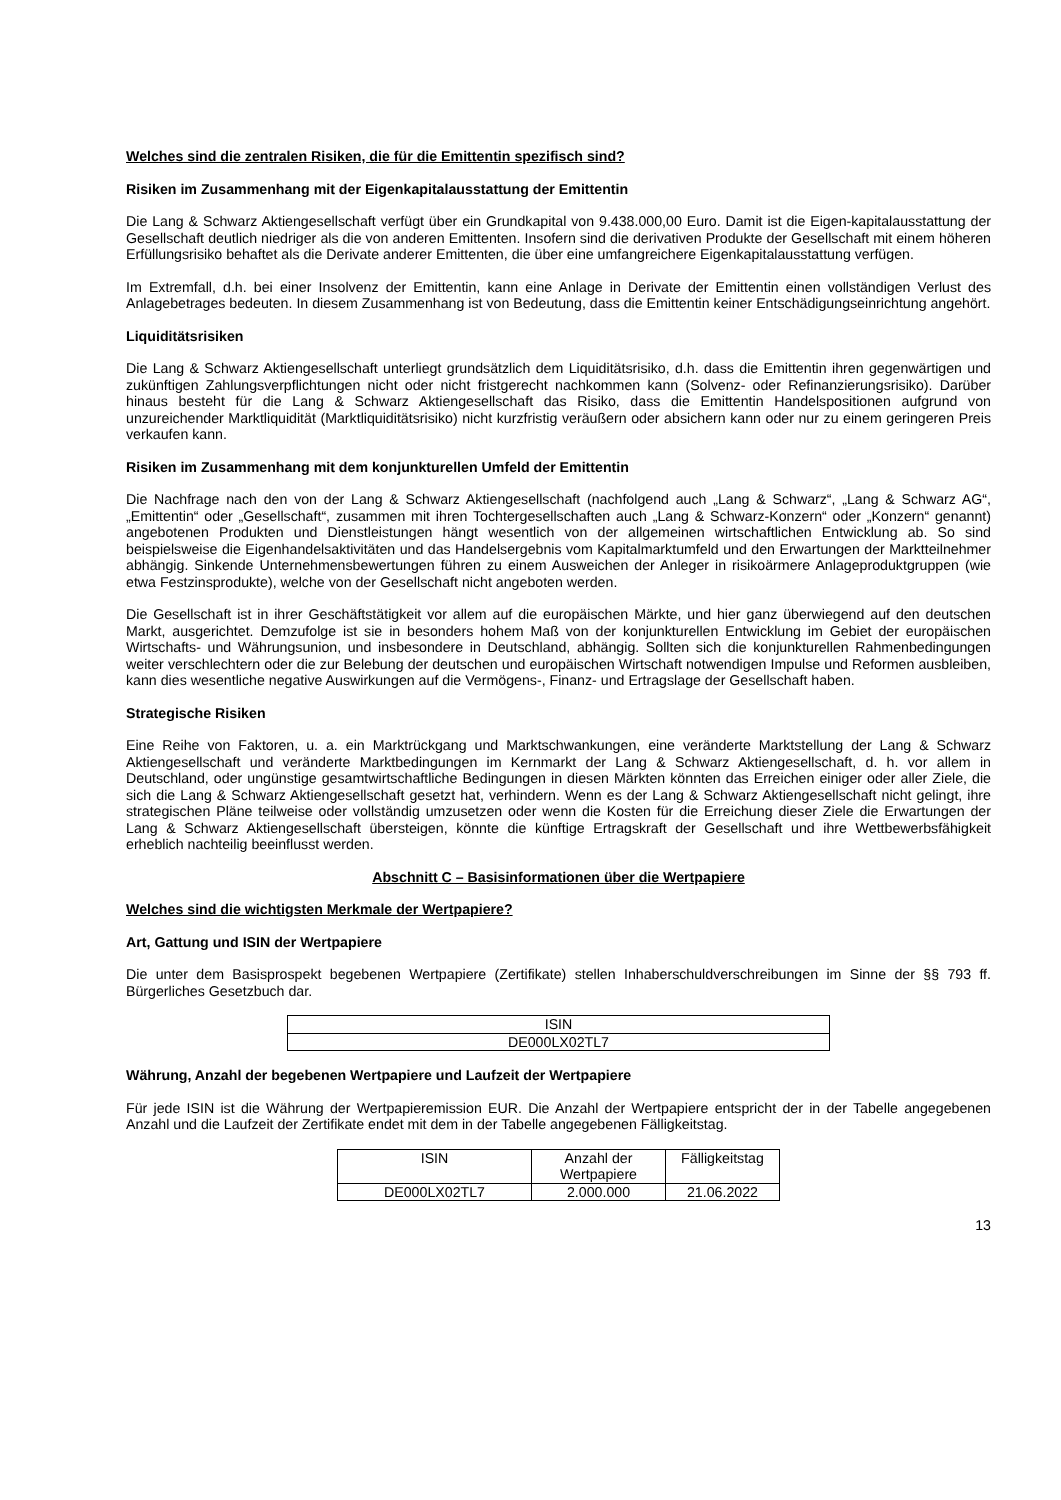Welches sind die zentralen Risiken, die für die Emittentin spezifisch sind?
Risiken im Zusammenhang mit der Eigenkapitalausstattung der Emittentin
Die Lang & Schwarz Aktiengesellschaft verfügt über ein Grundkapital von 9.438.000,00 Euro. Damit ist die Eigen-kapitalausstattung der Gesellschaft deutlich niedriger als die von anderen Emittenten. Insofern sind die derivativen Produkte der Gesellschaft mit einem höheren Erfüllungsrisiko behaftet als die Derivate anderer Emittenten, die über eine umfangreichere Eigenkapitalausstattung verfügen.
Im Extremfall, d.h. bei einer Insolvenz der Emittentin, kann eine Anlage in Derivate der Emittentin einen vollständigen Verlust des Anlagebetrages bedeuten. In diesem Zusammenhang ist von Bedeutung, dass die Emittentin keiner Entschädigungseinrichtung angehört.
Liquiditätsrisiken
Die Lang & Schwarz Aktiengesellschaft unterliegt grundsätzlich dem Liquiditätsrisiko, d.h. dass die Emittentin ihren gegenwärtigen und zukünftigen Zahlungsverpflichtungen nicht oder nicht fristgerecht nachkommen kann (Solvenz- oder Refinanzierungsrisiko). Darüber hinaus besteht für die Lang & Schwarz Aktiengesellschaft das Risiko, dass die Emittentin Handelspositionen aufgrund von unzureichender Marktliquidität (Marktliquiditätsrisiko) nicht kurzfristig veräußern oder absichern kann oder nur zu einem geringeren Preis verkaufen kann.
Risiken im Zusammenhang mit dem konjunkturellen Umfeld der Emittentin
Die Nachfrage nach den von der Lang & Schwarz Aktiengesellschaft (nachfolgend auch „Lang & Schwarz“, „Lang & Schwarz AG“, „Emittentin“ oder „Gesellschaft“, zusammen mit ihren Tochtergesellschaften auch „Lang & Schwarz-Konzern“ oder „Konzern“ genannt) angebotenen Produkten und Dienstleistungen hängt wesentlich von der allgemeinen wirtschaftlichen Entwicklung ab. So sind beispielsweise die Eigenhandelsaktivitäten und das Handelsergebnis vom Kapitalmarktumfeld und den Erwartungen der Marktteilnehmer abhängig. Sinkende Unternehmensbewertungen führen zu einem Ausweichen der Anleger in risikoärmere Anlageproduktgruppen (wie etwa Festzinsprodukte), welche von der Gesellschaft nicht angeboten werden.
Die Gesellschaft ist in ihrer Geschäftstätigkeit vor allem auf die europäischen Märkte, und hier ganz überwiegend auf den deutschen Markt, ausgerichtet. Demzufolge ist sie in besonders hohem Maß von der konjunkturellen Entwicklung im Gebiet der europäischen Wirtschafts- und Währungsunion, und insbesondere in Deutschland, abhängig. Sollten sich die konjunkturellen Rahmenbedingungen weiter verschlechtern oder die zur Belebung der deutschen und europäischen Wirtschaft notwendigen Impulse und Reformen ausbleiben, kann dies wesentliche negative Auswirkungen auf die Vermögens-, Finanz- und Ertragslage der Gesellschaft haben.
Strategische Risiken
Eine Reihe von Faktoren, u. a. ein Marktrückgang und Marktschwankungen, eine veränderte Marktstellung der Lang & Schwarz Aktiengesellschaft und veränderte Marktbedingungen im Kernmarkt der Lang & Schwarz Aktiengesellschaft, d. h. vor allem in Deutschland, oder ungünstige gesamtwirtschaftliche Bedingungen in diesen Märkten könnten das Erreichen einiger oder aller Ziele, die sich die Lang & Schwarz Aktiengesellschaft gesetzt hat, verhindern. Wenn es der Lang & Schwarz Aktiengesellschaft nicht gelingt, ihre strategischen Pläne teilweise oder vollständig umzusetzen oder wenn die Kosten für die Erreichung dieser Ziele die Erwartungen der Lang & Schwarz Aktiengesellschaft übersteigen, könnte die künftige Ertragskraft der Gesellschaft und ihre Wettbewerbsfähigkeit erheblich nachteilig beeinflusst werden.
Abschnitt C – Basisinformationen über die Wertpapiere
Welches sind die wichtigsten Merkmale der Wertpapiere?
Art, Gattung und ISIN der Wertpapiere
Die unter dem Basisprospekt begebenen Wertpapiere (Zertifikate) stellen Inhaberschuldverschreibungen im Sinne der §§ 793 ff. Bürgerliches Gesetzbuch dar.
| ISIN |
| DE000LX02TL7 |
Währung, Anzahl der begebenen Wertpapiere und Laufzeit der Wertpapiere
Für jede ISIN ist die Währung der Wertpapieremission EUR. Die Anzahl der Wertpapiere entspricht der in der Tabelle angegebenen Anzahl und die Laufzeit der Zertifikate endet mit dem in der Tabelle angegebenen Fälligkeitstag.
| ISIN | Anzahl der Wertpapiere | Fälligkeitstag |
| DE000LX02TL7 | 2.000.000 | 21.06.2022 |
13